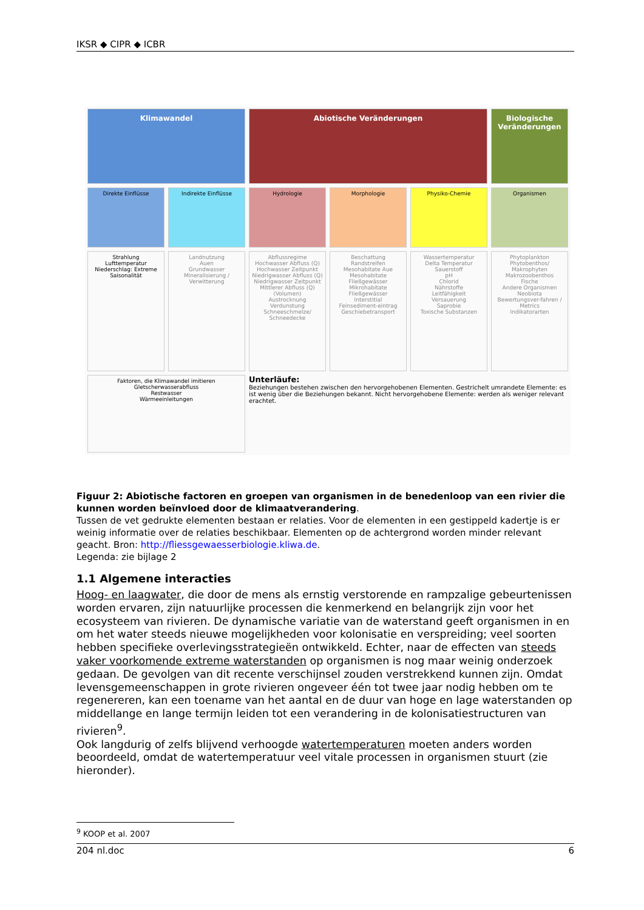IKSR ◆ CIPR ◆ ICBR
Klimawandel
Abiotische Veränderungen
Biologische Veränderungen
Direkte Einflüsse
Indirekte Einflüsse
Hydrologie
Morphologie
Physiko-Chemie
Organismen
Strahlung
Lufttemperatur
Niederschlag: Extreme Saisonalität
Landnutzung
Auen
Grundwasser
Mineralisierung / Verwitterung
Abflussregime
Hochwasser Abfluss (Q)
Hochwasser Zeitpunkt
Niedrigwasser Abfluss (Q)
Niedrigwasser Zeitpunkt
Mittlerer Abfluss (Q) (Volumen)
Austrocknung
Verdunstung
Schneeschmelze/ Schneedecke
Beschattung
Randstreifen
Mesohabitate Aue
Mesohabitate Fließgewässer
Mikrohabitate Fließgewässer
Interstitial
Feinsediment-eintrag
Geschiebetransport
Wassertemperatur
Delta Temperatur
Sauerstoff
pH
Chlorid
Nährstoffe
Leitfähigkeit
Versauerung
Saprobie
Toxische Substanzen
Phytoplankton
Phytobenthos/ Makrophyten
Makrozoobenthos
Fische
Andere Organismen
Neobiota
Bewertungsver-fahren / Metrics
Indikatorarten
Faktoren, die Klimawandel imitieren
Gletscherwasserabfluss
Restwasser
Wärmeeinleitungen
Unterläufe:
Beziehungen bestehen zwischen den hervorgehobenen Elementen. Gestrichelt umrandete Elemente: es ist wenig über die Beziehungen bekannt. Nicht hervorgehobene Elemente: werden als weniger relevant erachtet.
Figuur 2: Abiotische factoren en groepen van organismen in de benedenloop van een rivier die kunnen worden beïnvloed door de klimaatverandering.
Tussen de vet gedrukte elementen bestaan er relaties. Voor de elementen in een gestippeld kadertje is er weinig informatie over de relaties beschikbaar. Elementen op de achtergrond worden minder relevant geacht. Bron: http://fliessgewaesserbiologie.kliwa.de.
Legenda: zie bijlage 2
1.1 Algemene interacties
Hoog- en laagwater, die door de mens als ernstig verstorende en rampzalige gebeurtenissen worden ervaren, zijn natuurlijke processen die kenmerkend en belangrijk zijn voor het ecosysteem van rivieren. De dynamische variatie van de waterstand geeft organismen in en om het water steeds nieuwe mogelijkheden voor kolonisatie en verspreiding; veel soorten hebben specifieke overlevingsstrategieën ontwikkeld. Echter, naar de effecten van steeds vaker voorkomende extreme waterstanden op organismen is nog maar weinig onderzoek gedaan. De gevolgen van dit recente verschijnsel zouden verstrekkend kunnen zijn. Omdat levensgemeenschappen in grote rivieren ongeveer één tot twee jaar nodig hebben om te regenereren, kan een toename van het aantal en de duur van hoge en lage waterstanden op middellange en lange termijn leiden tot een verandering in de kolonisatiestructuren van rivieren<sup>9</sup>.
Ook langdurig of zelfs blijvend verhoogde watertemperaturen moeten anders worden beoordeeld, omdat de watertemperatuur veel vitale processen in organismen stuurt (zie hieronder).
<sup>9</sup> KOOP et al. 2007
204 nl.doc 6